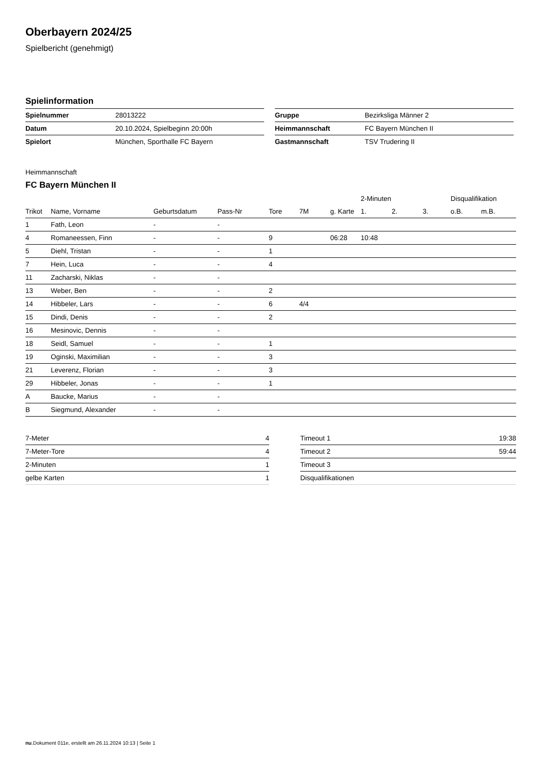Oberbayern 2024/25
Spielbericht (genehmigt)
Spielinformation
| Spielnummer | 28013222 |
| Datum | 20.10.2024, Spielbeginn 20:00h |
| Spielort | München, Sporthalle FC Bayern |
| Gruppe | Bezirksliga Männer 2 |
| Heimmannschaft | FC Bayern München II |
| Gastmannschaft | TSV Trudering II |
Heimmannschaft
FC Bayern München II
| | | | | | | | 2-Minuten | | | Disqualifikation | |
| --- | --- | --- | --- | --- | --- | --- | --- | --- | --- | --- | --- |
| Trikot | Name, Vorname | Geburtsdatum | Pass-Nr | Tore | 7M | g. Karte | 1. | 2. | 3. | o.B. | m.B. |
| 1 | Fath, Leon | - | - | | | | | | | | |
| 4 | Romaneessen, Finn | - | - | 9 | | 06:28 | 10:48 | | | | |
| 5 | Diehl, Tristan | - | - | 1 | | | | | | | |
| 7 | Hein, Luca | - | - | 4 | | | | | | | |
| 11 | Zacharski, Niklas | - | - | | | | | | | | |
| 13 | Weber, Ben | - | - | 2 | | | | | | | |
| 14 | Hibbeler, Lars | - | - | 6 | 4/4 | | | | | | |
| 15 | Dindi, Denis | - | - | 2 | | | | | | | |
| 16 | Mesinovic, Dennis | - | - | | | | | | | | |
| 18 | Seidl, Samuel | - | - | 1 | | | | | | | |
| 19 | Oginski, Maximilian | - | - | 3 | | | | | | | |
| 21 | Leverenz, Florian | - | - | 3 | | | | | | | |
| 29 | Hibbeler, Jonas | - | - | 1 | | | | | | | |
| A | Baucke, Marius | - | - | | | | | | | | |
| B | Siegmund, Alexander | - | - | | | | | | | | |
| 7-Meter | 4 |
| 7-Meter-Tore | 4 |
| 2-Minuten | 1 |
| gelbe Karten | 1 |
| Timeout 1 | 19:38 |
| Timeout 2 | 59:44 |
| Timeout 3 | |
| Disqualifikationen | |
nu.Dokument 011e, erstellt am 26.11.2024 10:13 | Seite 1